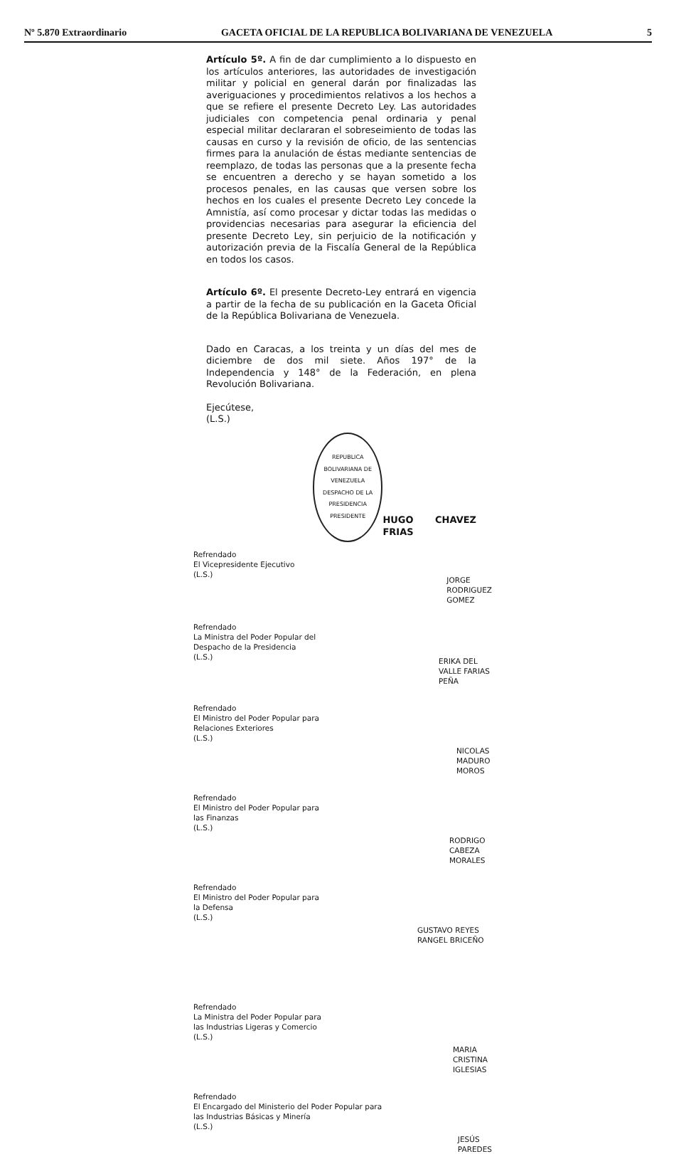Nº 5.870 Extraordinario GACETA OFICIAL DE LA REPUBLICA BOLIVARIANA DE VENEZUELA 5
Artículo 5º. A fin de dar cumplimiento a lo dispuesto en los artículos anteriores, las autoridades de investigación militar y policial en general darán por finalizadas las averiguaciones y procedimientos relativos a los hechos a que se refiere el presente Decreto Ley. Las autoridades judiciales con competencia penal ordinaria y penal especial militar declararan el sobreseimiento de todas las causas en curso y la revisión de oficio, de las sentencias firmes para la anulación de éstas mediante sentencias de reemplazo, de todas las personas que a la presente fecha se encuentren a derecho y se hayan sometido a los procesos penales, en las causas que versen sobre los hechos en los cuales el presente Decreto Ley concede la Amnistía, así como procesar y dictar todas las medidas o providencias necesarias para asegurar la eficiencia del presente Decreto Ley, sin perjuicio de la notificación y autorización previa de la Fiscalía General de la República en todos los casos.
Artículo 6º. El presente Decreto-Ley entrará en vigencia a partir de la fecha de su publicación en la Gaceta Oficial de la República Bolivariana de Venezuela.
Dado en Caracas, a los treinta y un días del mes de diciembre de dos mil siete. Años 197° de la Independencia y 148° de la Federación, en plena Revolución Bolivariana.
Ejecútese,
(L.S.)
REPUBLICA BOLIVARIANA DE VENEZUELA
DESPACHO DE LA PRESIDENCIA
PRESIDENTE
HUGO CHAVEZ FRIAS
Refrendado
El Vicepresidente Ejecutivo
(L.S.)
JORGE RODRIGUEZ GOMEZ
Refrendado
La Ministra del Poder Popular del
Despacho de la Presidencia
(L.S.)
ERIKA DEL VALLE FARIAS PEÑA
Refrendado
El Ministro del Poder Popular para
Relaciones Exteriores
(L.S.)
NICOLAS MADURO MOROS
Refrendado
El Ministro del Poder Popular para
las Finanzas
(L.S.)
RODRIGO CABEZA MORALES
Refrendado
El Ministro del Poder Popular para
la Defensa
(L.S.)
GUSTAVO REYES RANGEL BRICEÑO
Refrendado
La Ministra del Poder Popular para
las Industrias Ligeras y Comercio
(L.S.)
MARIA CRISTINA IGLESIAS
Refrendado
El Encargado del Ministerio del Poder Popular para
las Industrias Básicas y Minería
(L.S.)
JESÚS PAREDES